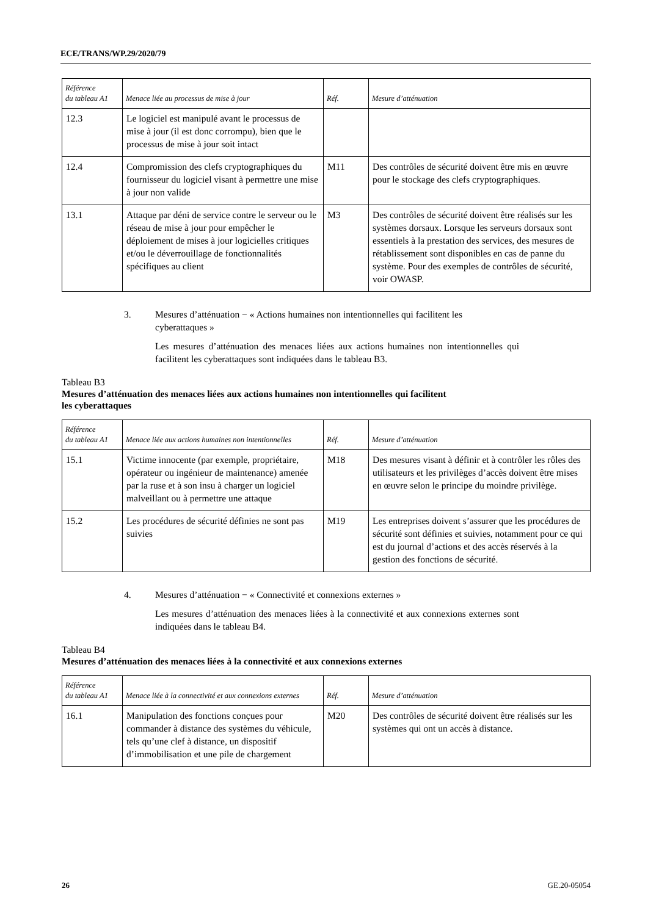ECE/TRANS/WP.29/2020/79
| Référence du tableau A1 | Menace liée au processus de mise à jour | Réf. | Mesure d’atténuation |
| --- | --- | --- | --- |
| 12.3 | Le logiciel est manipulé avant le processus de mise à jour (il est donc corrompu), bien que le processus de mise à jour soit intact | | |
| 12.4 | Compromission des clefs cryptographiques du fournisseur du logiciel visant à permettre une mise à jour non valide | M11 | Des contrôles de sécurité doivent être mis en œuvre pour le stockage des clefs cryptographiques. |
| 13.1 | Attaque par déni de service contre le serveur ou le réseau de mise à jour pour empêcher le déploiement de mises à jour logicielles critiques et/ou le déverrouillage de fonctionnalités spécifiques au client | M3 | Des contrôles de sécurité doivent être réalisés sur les systèmes dorsaux. Lorsque les serveurs dorsaux sont essentiels à la prestation des services, des mesures de rétablissement sont disponibles en cas de panne du système. Pour des exemples de contrôles de sécurité, voir OWASP. |
3. Mesures d’atténuation − « Actions humaines non intentionnelles qui facilitent les
cyberattaques »
Les mesures d’atténuation des menaces liées aux actions humaines non intentionnelles qui facilitent les cyberattaques sont indiquées dans le tableau B3.
Tableau B3
Mesures d’atténuation des menaces liées aux actions humaines non intentionnelles qui facilitent
les cyberattaques
| Référence du tableau A1 | Menace liée aux actions humaines non intentionnelles | Réf. | Mesure d’atténuation |
| --- | --- | --- | --- |
| 15.1 | Victime innocente (par exemple, propriétaire, opérateur ou ingénieur de maintenance) amenée par la ruse et à son insu à charger un logiciel malveillant ou à permettre une attaque | M18 | Des mesures visant à définir et à contrôler les rôles des utilisateurs et les privilèges d’accès doivent être mises en œuvre selon le principe du moindre privilège. |
| 15.2 | Les procédures de sécurité définies ne sont pas suivies | M19 | Les entreprises doivent s’assurer que les procédures de sécurité sont définies et suivies, notamment pour ce qui est du journal d’actions et des accès réservés à la gestion des fonctions de sécurité. |
4. Mesures d’atténuation − « Connectivité et connexions externes »
Les mesures d’atténuation des menaces liées à la connectivité et aux connexions externes sont indiquées dans le tableau B4.
Tableau B4
Mesures d’atténuation des menaces liées à la connectivité et aux connexions externes
| Référence du tableau A1 | Menace liée à la connectivité et aux connexions externes | Réf. | Mesure d’atténuation |
| --- | --- | --- | --- |
| 16.1 | Manipulation des fonctions conçues pour commander à distance des systèmes du véhicule, tels qu’une clef à distance, un dispositif d’immobilisation et une pile de chargement | M20 | Des contrôles de sécurité doivent être réalisés sur les systèmes qui ont un accès à distance. |
26 GE.20-05054